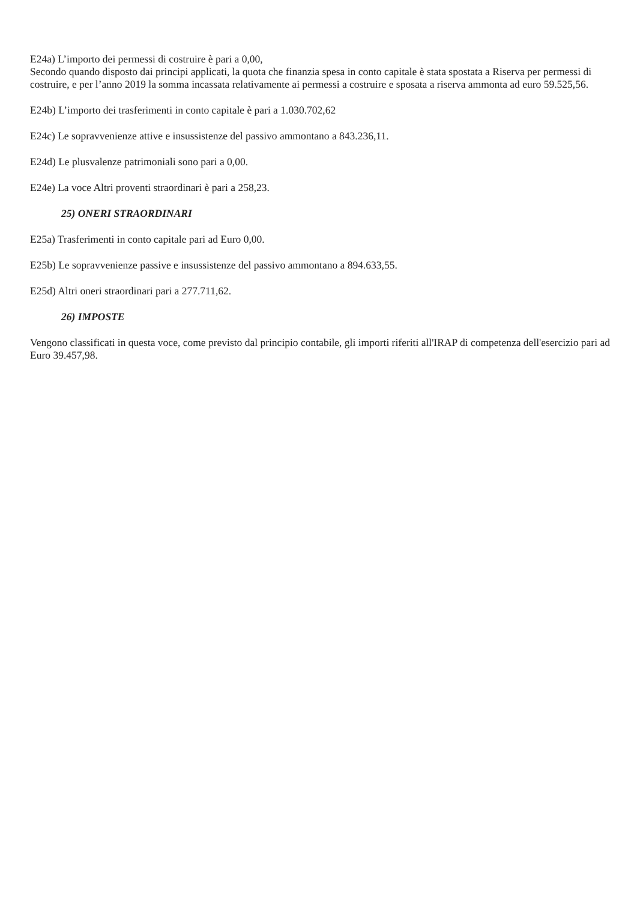E24a) L’importo dei permessi di costruire è pari a 0,00,
Secondo quando disposto dai principi applicati, la quota che finanzia spesa in conto capitale è stata spostata a Riserva per permessi di costruire, e per l’anno 2019 la somma incassata relativamente ai permessi a costruire e sposata a riserva ammonta ad euro 59.525,56.
E24b) L’importo dei trasferimenti in conto capitale è pari a 1.030.702,62
E24c) Le sopravvenienze attive e insussistenze del passivo ammontano a 843.236,11.
E24d) Le plusvalenze patrimoniali sono pari a 0,00.
E24e) La voce Altri proventi straordinari è pari a 258,23.
25) ONERI STRAORDINARI
E25a) Trasferimenti in conto capitale pari ad Euro 0,00.
E25b) Le sopravvenienze passive e insussistenze del passivo ammontano a 894.633,55.
E25d) Altri oneri straordinari pari a 277.711,62.
26) IMPOSTE
Vengono classificati in questa voce, come previsto dal principio contabile, gli importi riferiti all'IRAP di competenza dell'esercizio pari ad Euro 39.457,98.